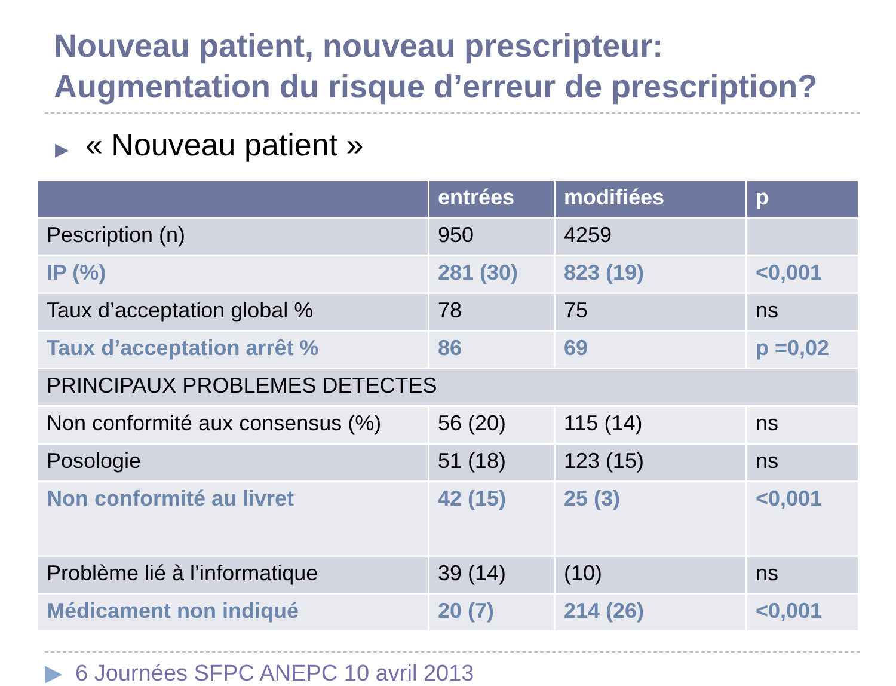Nouveau patient, nouveau prescripteur:
Augmentation du risque d’erreur de prescription?
▶ « Nouveau patient »
| | entrées | modifiées | p |
| --- | --- | --- | --- |
| Pescription (n) | 950 | 4259 | |
| IP (%) | 281 (30) | 823 (19) | <0,001 |
| Taux d’acceptation global % | 78 | 75 | ns |
| Taux d’acceptation arrêt % | 86 | 69 | p =0,02 |
| PRINCIPAUX PROBLEMES DETECTES | | | |
| Non conformité aux consensus (%) | 56 (20) | 115 (14) | ns |
| Posologie | 51 (18) | 123 (15) | ns |
| Non conformité au livret | 42 (15) | 25 (3) | <0,001 |
| Problème lié à l’informatique | 39 (14) | (10) | ns |
| Médicament non indiqué | 20 (7) | 214 (26) | <0,001 |
▶ 6 Journées SFPC ANEPC 10 avril 2013